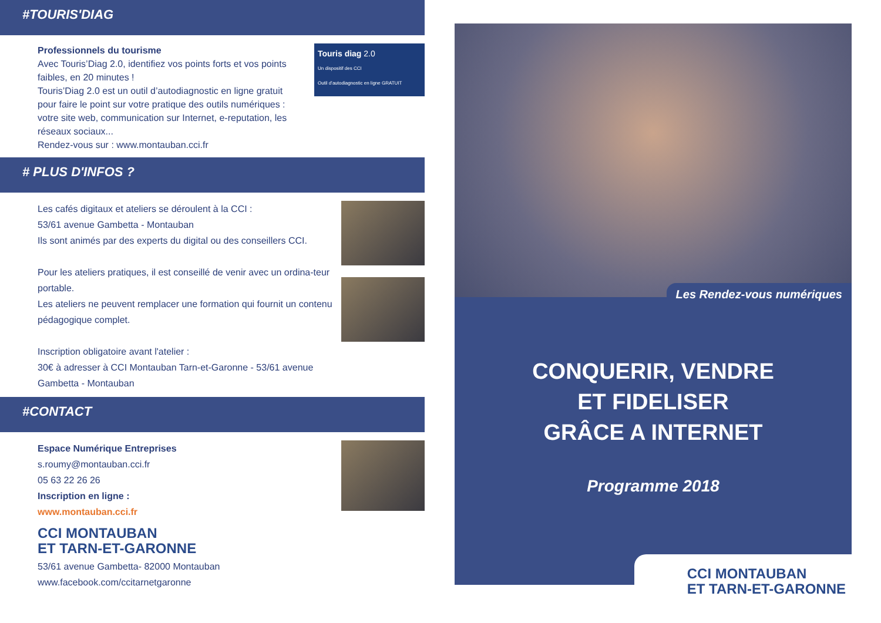#TOURIS'DIAG
Professionnels du tourisme
Avec Touris’Diag 2.0, identifiez vos points forts et vos points faibles, en 20 minutes !
Touris’Diag 2.0 est un outil d’autodiagnostic en ligne gratuit pour faire le point sur votre pratique des outils numériques : votre site web, communication sur Internet, e-reputation, les réseaux sociaux...
Rendez-vous sur : www.montauban.cci.fr
Touris diag 2.0
Un dispositif des CCI
Outil d’autodiagnostic en ligne GRATUIT
# PLUS D'INFOS ?
Les cafés digitaux et ateliers se déroulent à la CCI :
53/61 avenue Gambetta - Montauban
Ils sont animés par des experts du digital ou des conseillers CCI.
Pour les ateliers pratiques, il est conseillé de venir avec un ordina-teur portable.
Les ateliers ne peuvent remplacer une formation qui fournit un contenu pédagogique complet.
Inscription obligatoire avant l'atelier :
30€ à adresser à CCI Montauban Tarn-et-Garonne - 53/61 avenue Gambetta - Montauban
#CONTACT
Espace Numérique Entreprises
s.roumy@montauban.cci.fr
05 63 22 26 26
Inscription en ligne :
www.montauban.cci.fr
CCI MONTAUBAN
ET TARN-ET-GARONNE
53/61 avenue Gambetta- 82000 Montauban
www.facebook.com/ccitarnetgaronne
Les Rendez-vous numériques
CONQUERIR, VENDRE
ET FIDELISER
GRÂCE A INTERNET
Programme 2018
CCI MONTAUBAN
ET TARN-ET-GARONNE